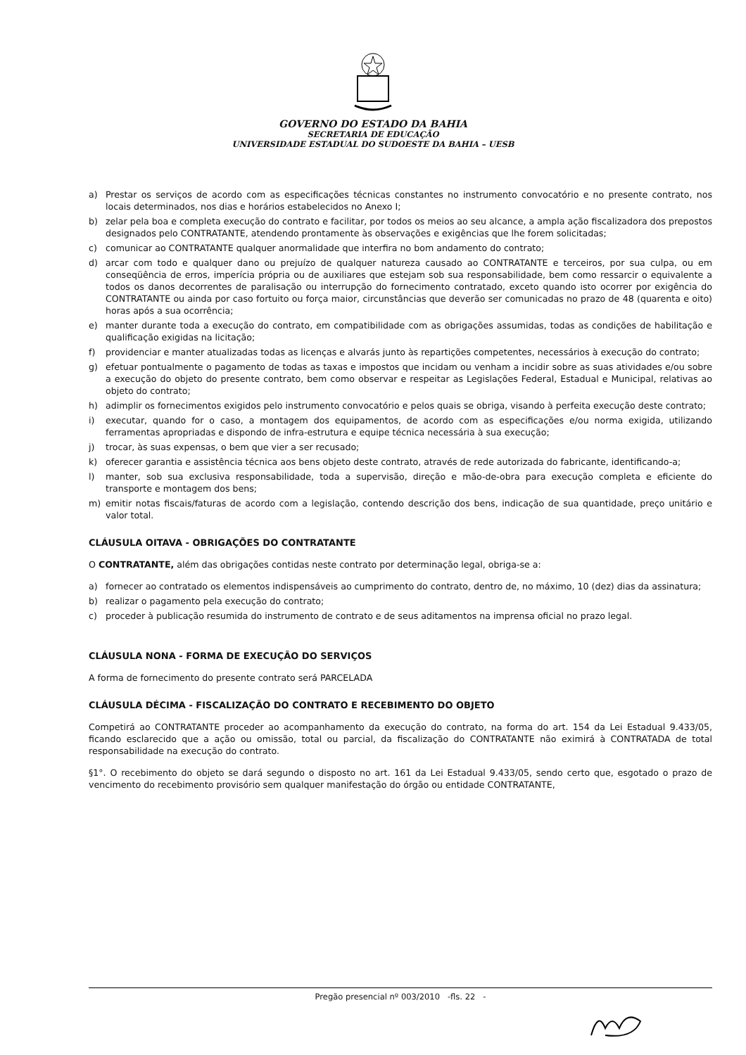GOVERNO DO ESTADO DA BAHIA
SECRETARIA DE EDUCAÇÃO
UNIVERSIDADE ESTADUAL DO SUDOESTE DA BAHIA – UESB
a) Prestar os serviços de acordo com as especificações técnicas constantes no instrumento convocatório e no presente contrato, nos locais determinados, nos dias e horários estabelecidos no Anexo I;
b) zelar pela boa e completa execução do contrato e facilitar, por todos os meios ao seu alcance, a ampla ação fiscalizadora dos prepostos designados pelo CONTRATANTE, atendendo prontamente às observações e exigências que lhe forem solicitadas;
c) comunicar ao CONTRATANTE qualquer anormalidade que interfira no bom andamento do contrato;
d) arcar com todo e qualquer dano ou prejuízo de qualquer natureza causado ao CONTRATANTE e terceiros, por sua culpa, ou em conseqüência de erros, imperícia própria ou de auxiliares que estejam sob sua responsabilidade, bem como ressarcir o equivalente a todos os danos decorrentes de paralisação ou interrupção do fornecimento contratado, exceto quando isto ocorrer por exigência do CONTRATANTE ou ainda por caso fortuito ou força maior, circunstâncias que deverão ser comunicadas no prazo de 48 (quarenta e oito) horas após a sua ocorrência;
e) manter durante toda a execução do contrato, em compatibilidade com as obrigações assumidas, todas as condições de habilitação e qualificação exigidas na licitação;
f) providenciar e manter atualizadas todas as licenças e alvarás junto às repartições competentes, necessários à execução do contrato;
g) efetuar pontualmente o pagamento de todas as taxas e impostos que incidam ou venham a incidir sobre as suas atividades e/ou sobre a execução do objeto do presente contrato, bem como observar e respeitar as Legislações Federal, Estadual e Municipal, relativas ao objeto do contrato;
h) adimplir os fornecimentos exigidos pelo instrumento convocatório e pelos quais se obriga, visando à perfeita execução deste contrato;
i) executar, quando for o caso, a montagem dos equipamentos, de acordo com as especificações e/ou norma exigida, utilizando ferramentas apropriadas e dispondo de infra-estrutura e equipe técnica necessária à sua execução;
j) trocar, às suas expensas, o bem que vier a ser recusado;
k) oferecer garantia e assistência técnica aos bens objeto deste contrato, através de rede autorizada do fabricante, identificando-a;
l) manter, sob sua exclusiva responsabilidade, toda a supervisão, direção e mão-de-obra para execução completa e eficiente do transporte e montagem dos bens;
m) emitir notas fiscais/faturas de acordo com a legislação, contendo descrição dos bens, indicação de sua quantidade, preço unitário e valor total.
CLÁUSULA OITAVA - OBRIGAÇÕES DO CONTRATANTE
O CONTRATANTE, além das obrigações contidas neste contrato por determinação legal, obriga-se a:
a) fornecer ao contratado os elementos indispensáveis ao cumprimento do contrato, dentro de, no máximo, 10 (dez) dias da assinatura;
b) realizar o pagamento pela execução do contrato;
c) proceder à publicação resumida do instrumento de contrato e de seus aditamentos na imprensa oficial no prazo legal.
CLÁUSULA NONA - FORMA DE EXECUÇÃO DO SERVIÇOS
A forma de fornecimento do presente contrato será PARCELADA
CLÁUSULA DÉCIMA - FISCALIZAÇÃO DO CONTRATO E RECEBIMENTO DO OBJETO
Competirá ao CONTRATANTE proceder ao acompanhamento da execução do contrato, na forma do art. 154 da Lei Estadual 9.433/05, ficando esclarecido que a ação ou omissão, total ou parcial, da fiscalização do CONTRATANTE não eximirá à CONTRATADA de total responsabilidade na execução do contrato.
§1°. O recebimento do objeto se dará segundo o disposto no art. 161 da Lei Estadual 9.433/05, sendo certo que, esgotado o prazo de vencimento do recebimento provisório sem qualquer manifestação do órgão ou entidade CONTRATANTE,
Pregão presencial nº 003/2010 -fls. 22 -